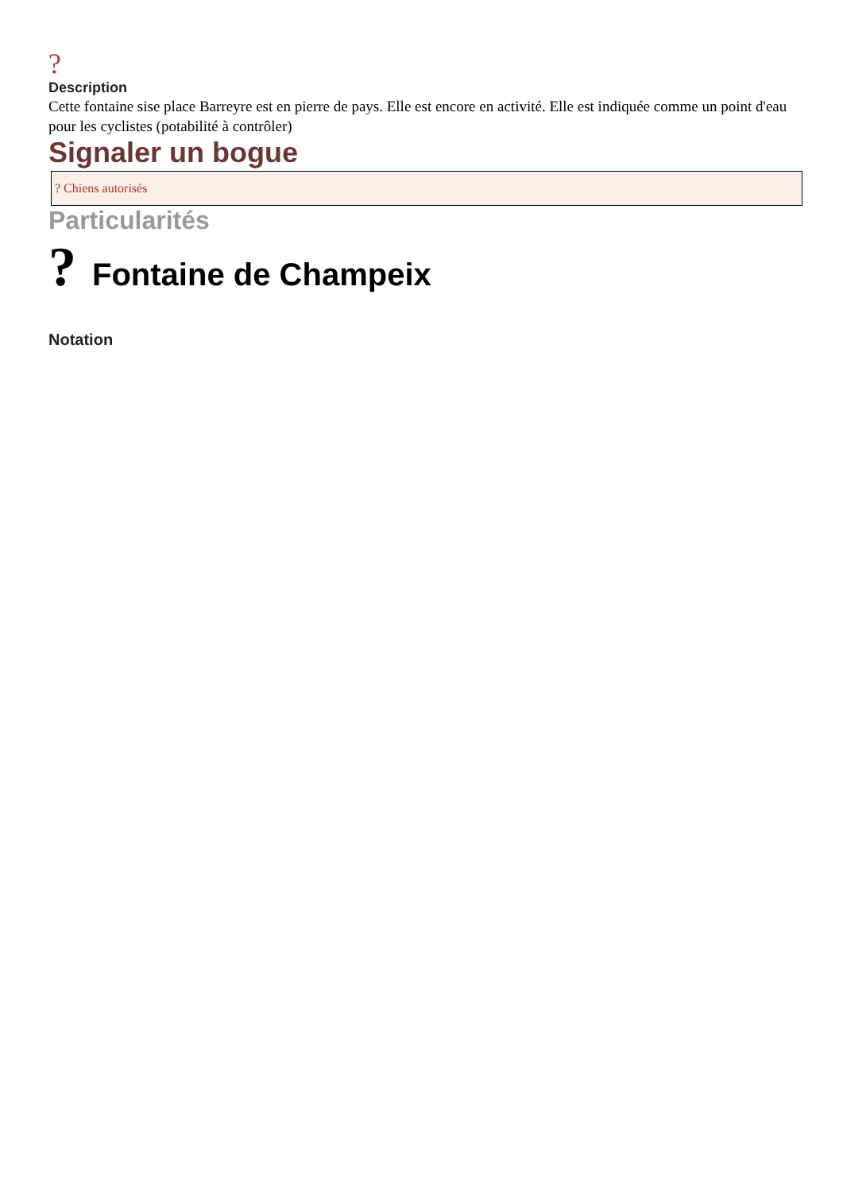?
Description
Cette fontaine sise place Barreyre est en pierre de pays. Elle est encore en activité. Elle est indiquée comme un point d'eau pour les cyclistes (potabilité à contrôler)
Signaler un bogue
? Chiens autorisés
Particularités
? Fontaine de Champeix
Notation